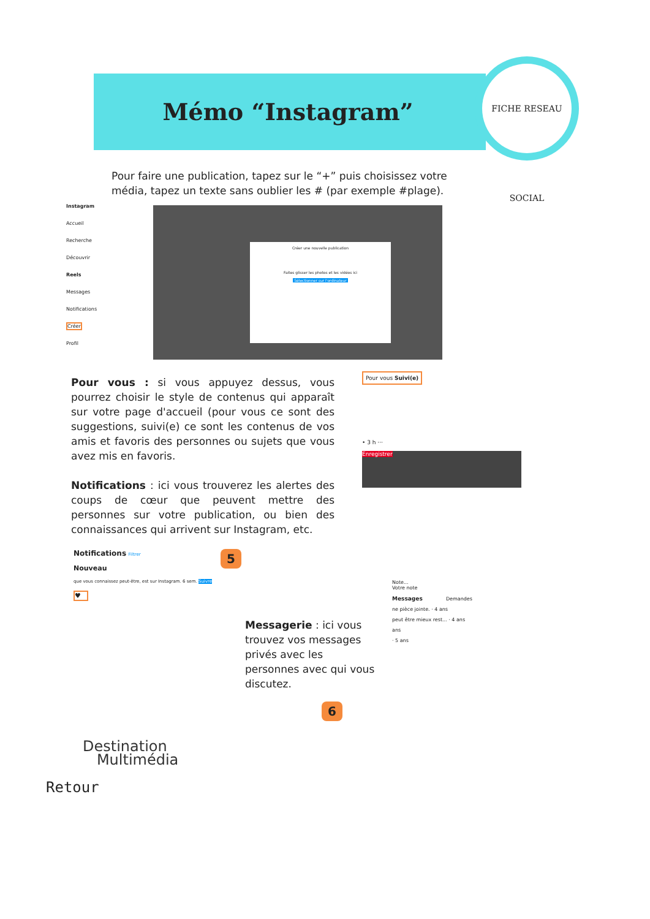Mémo “Instagram”
FICHE RESEAU SOCIAL
Pour faire une publication, tapez sur le “+” puis choisissez votre média, tapez un texte sans oublier les # (par exemple #plage).
Instagram
Accueil
Recherche
Découvrir
Reels
Messages
Notifications
Créer
Profil
Créer une nouvelle publication
Faites glisser les photos et les vidéos ici
Sélectionner sur l'ordinateur
Pour vous : si vous appuyez dessus, vous pourrez choisir le style de contenus qui apparaît sur votre page d'accueil (pour vous ce sont des suggestions, suivi(e) ce sont les contenus de vos amis et favoris des personnes ou sujets que vous avez mis en favoris.
Notifications : ici vous trouverez les alertes des coups de cœur que peuvent mettre des personnes sur votre publication, ou bien des connaissances qui arrivent sur Instagram, etc.
Pour vous Suivi(e)
• 3 h ···
Enregistrer
Notifications Filtrer
Nouveau
que vous connaissez peut-être, est sur Instagram. 6 sem. Suivre
♥
5
Messagerie : ici vous trouvez vos messages privés avec les personnes avec qui vous discutez.
6
Note...
Votre note
Messages Demandes
ne pièce jointe. · 4 ans
peut être mieux rest... · 4 ans
ans
· 5 ans
Destination
Multimédia
Retour